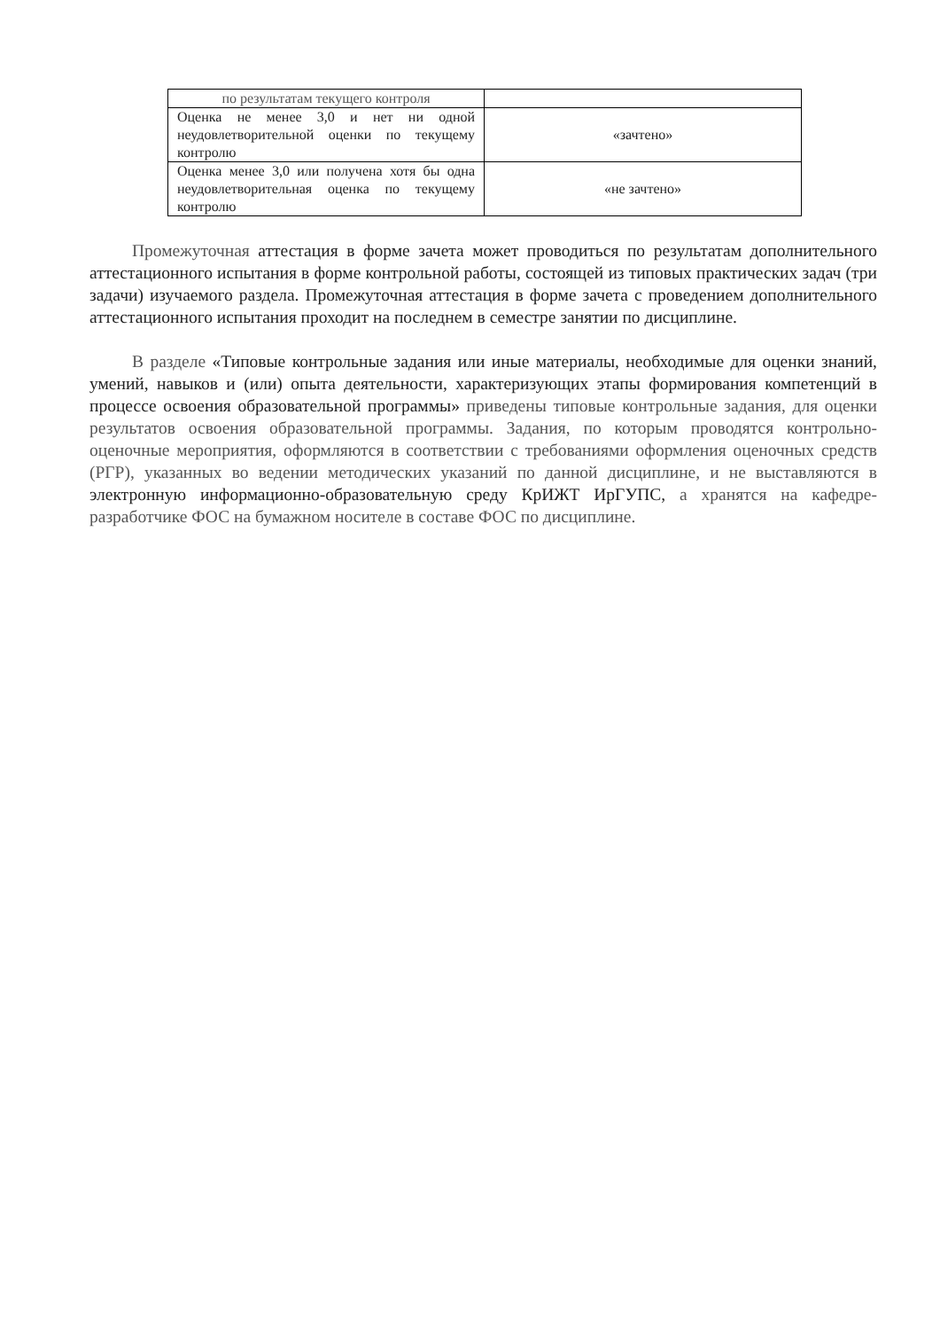| по результатам текущего контроля | |
| Оценка не менее 3,0 и нет ни одной неудовлетворительной оценки по текущему контролю | «зачтено» |
| Оценка менее 3,0 или получена хотя бы одна неудовлетворительная оценка по текущему контролю | «не зачтено» |
Промежуточная аттестация в форме зачета может проводиться по результатам дополнительного аттестационного испытания в форме контрольной работы, состоящей из типовых практических задач (три задачи) изучаемого раздела. Промежуточная аттестация в форме зачета с проведением дополнительного аттестационного испытания проходит на последнем в семестре занятии по дисциплине.
В разделе «Типовые контрольные задания или иные материалы, необходимые для оценки знаний, умений, навыков и (или) опыта деятельности, характеризующих этапы формирования компетенций в процессе освоения образовательной программы» приведены типовые контрольные задания, для оценки результатов освоения образовательной программы. Задания, по которым проводятся контрольно-оценочные мероприятия, оформляются в соответствии с требованиями оформления оценочных средств (РГР), указанных во ведении методических указаний по данной дисциплине, и не выставляются в электронную информационно-образовательную среду КрИЖТ ИрГУПС, а хранятся на кафедре-разработчике ФОС на бумажном носителе в составе ФОС по дисциплине.